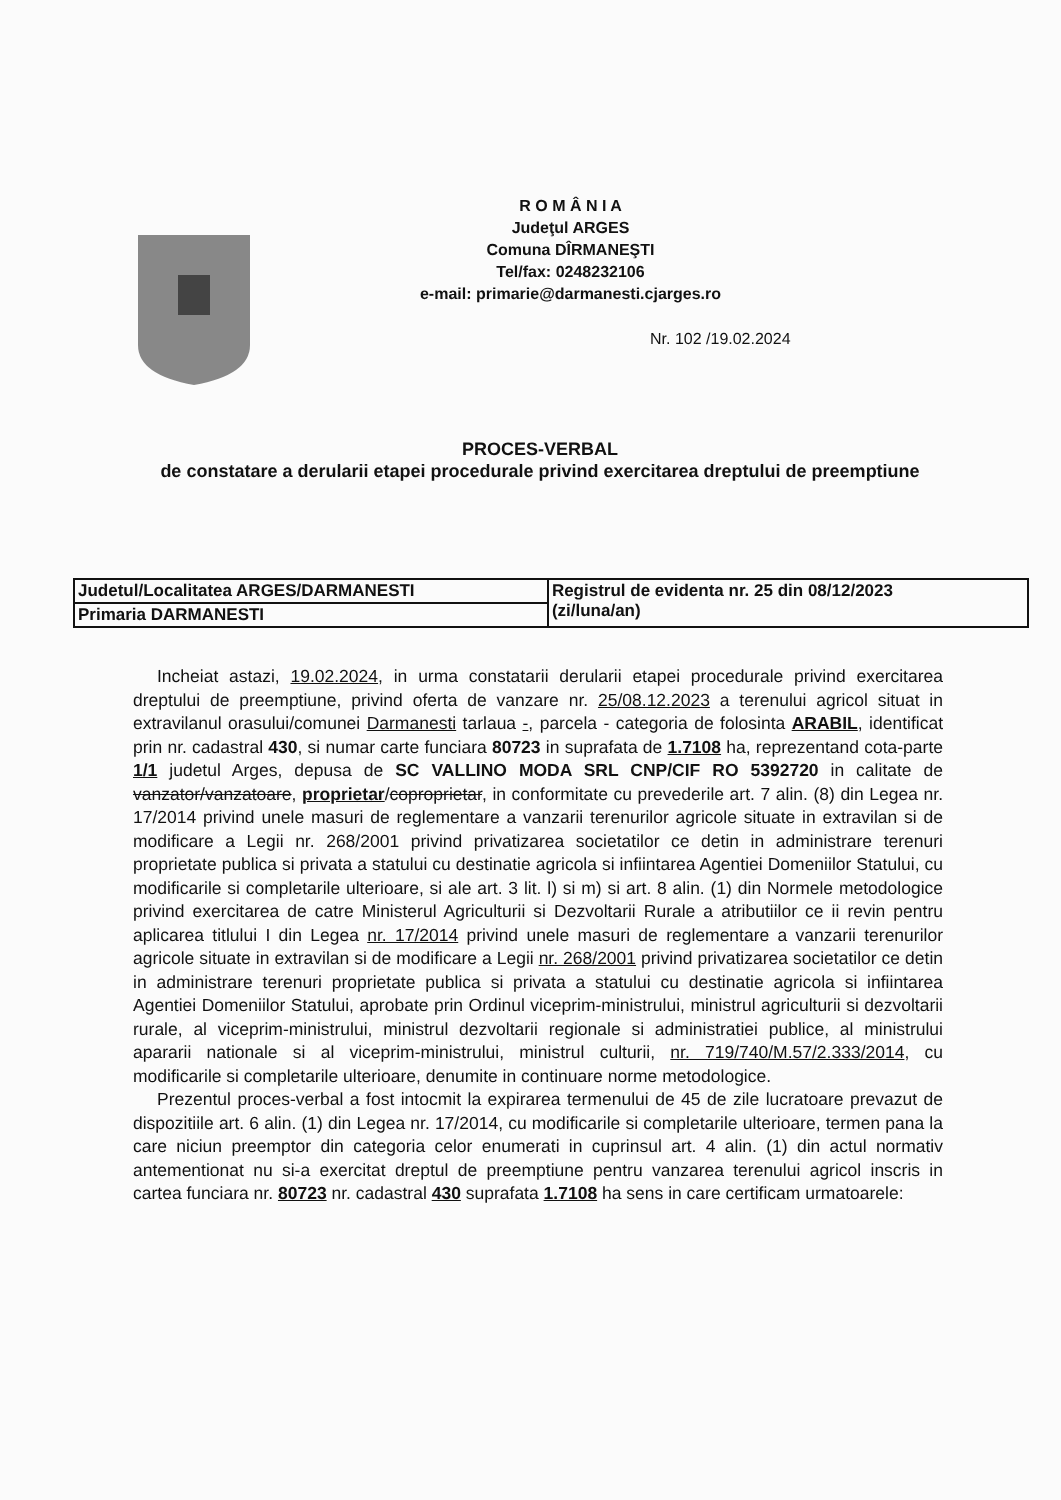R O M Â N I A
Judeţul ARGES
Comuna DÎRMANEŞTI
Tel/fax: 0248232106
e-mail: primarie@darmanesti.cjarges.ro
Nr. 102 /19.02.2024
PROCES-VERBAL
de constatare a derularii etapei procedurale privind exercitarea dreptului de preemptiune
| Judetul/Localitatea ARGES/DARMANESTI | Registrul de evidenta nr. 25 din 08/12/2023 (zi/luna/an) |
| Primaria DARMANESTI | |
Incheiat astazi, 19.02.2024, in urma constatarii derularii etapei procedurale privind exercitarea dreptului de preemptiune, privind oferta de vanzare nr. 25/08.12.2023 a terenului agricol situat in extravilanul orasului/comunei Darmanesti tarlaua -, parcela - categoria de folosinta ARABIL, identificat prin nr. cadastral 430, si numar carte funciara 80723 in suprafata de 1.7108 ha, reprezentand cota-parte 1/1 judetul Arges, depusa de SC VALLINO MODA SRL CNP/CIF RO 5392720 in calitate de vanzator/vanzatoare, proprietar/coproprietar, in conformitate cu prevederile art. 7 alin. (8) din Legea nr. 17/2014 privind unele masuri de reglementare a vanzarii terenurilor agricole situate in extravilan si de modificare a Legii nr. 268/2001 privind privatizarea societatilor ce detin in administrare terenuri proprietate publica si privata a statului cu destinatie agricola si infiintarea Agentiei Domeniilor Statului, cu modificarile si completarile ulterioare, si ale art. 3 lit. l) si m) si art. 8 alin. (1) din Normele metodologice privind exercitarea de catre Ministerul Agriculturii si Dezvoltarii Rurale a atributiilor ce ii revin pentru aplicarea titlului I din Legea nr. 17/2014 privind unele masuri de reglementare a vanzarii terenurilor agricole situate in extravilan si de modificare a Legii nr. 268/2001 privind privatizarea societatilor ce detin in administrare terenuri proprietate publica si privata a statului cu destinatie agricola si infiintarea Agentiei Domeniilor Statului, aprobate prin Ordinul viceprim-ministrului, ministrul agriculturii si dezvoltarii rurale, al viceprim-ministrului, ministrul dezvoltarii regionale si administratiei publice, al ministrului apararii nationale si al viceprim-ministrului, ministrul culturii, nr. 719/740/M.57/2.333/2014, cu modificarile si completarile ulterioare, denumite in continuare norme metodologice.
Prezentul proces-verbal a fost intocmit la expirarea termenului de 45 de zile lucratoare prevazut de dispozitiile art. 6 alin. (1) din Legea nr. 17/2014, cu modificarile si completarile ulterioare, termen pana la care niciun preemptor din categoria celor enumerati in cuprinsul art. 4 alin. (1) din actul normativ antementionat nu si-a exercitat dreptul de preemptiune pentru vanzarea terenului agricol inscris in cartea funciara nr. 80723 nr. cadastral 430 suprafata 1.7108 ha sens in care certificam urmatoarele: